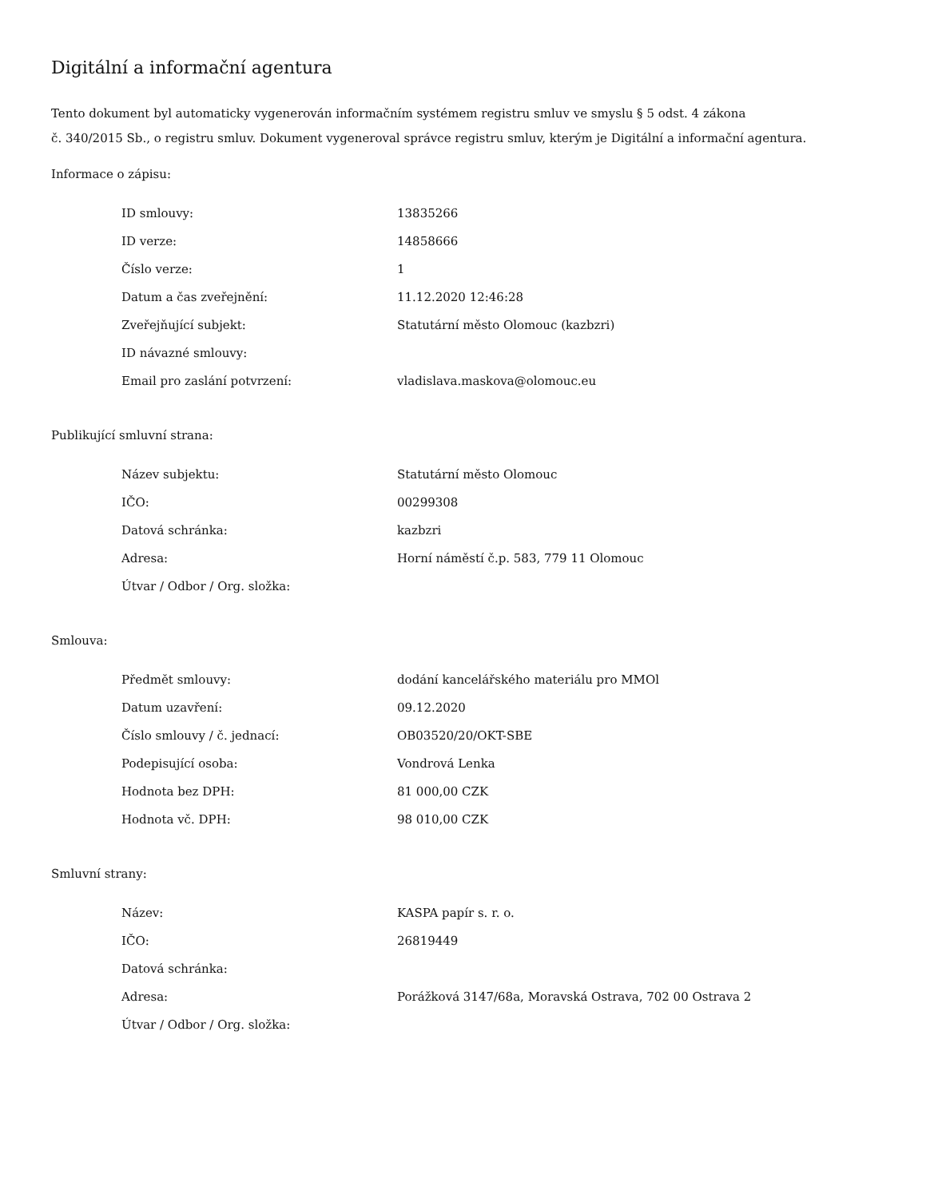Digitální a informační agentura
Tento dokument byl automaticky vygenerován informačním systémem registru smluv ve smyslu § 5 odst. 4 zákona
č. 340/2015 Sb., o registru smluv. Dokument vygeneroval správce registru smluv, kterým je Digitální a informační agentura.
Informace o zápisu:
| ID smlouvy: | 13835266 |
| ID verze: | 14858666 |
| Číslo verze: | 1 |
| Datum a čas zveřejnění: | 11.12.2020 12:46:28 |
| Zveřejňující subjekt: | Statutární město Olomouc (kazbzri) |
| ID návazné smlouvy: | |
| Email pro zaslání potvrzení: | vladislava.maskova@olomouc.eu |
Publikující smluvní strana:
| Název subjektu: | Statutární město Olomouc |
| IČO: | 00299308 |
| Datová schránka: | kazbzri |
| Adresa: | Horní náměstí č.p. 583, 779 11 Olomouc |
| Útvar / Odbor / Org. složka: | |
Smlouva:
| Předmět smlouvy: | dodání kancelářského materiálu pro MMOl |
| Datum uzavření: | 09.12.2020 |
| Číslo smlouvy / č. jednací: | OB03520/20/OKT-SBE |
| Podepisující osoba: | Vondrová Lenka |
| Hodnota bez DPH: | 81 000,00 CZK |
| Hodnota vč. DPH: | 98 010,00 CZK |
Smluvní strany:
| Název: | KASPA papír s. r. o. |
| IČO: | 26819449 |
| Datová schránka: | |
| Adresa: | Porážková 3147/68a, Moravská Ostrava, 702 00 Ostrava 2 |
| Útvar / Odbor / Org. složka: | |